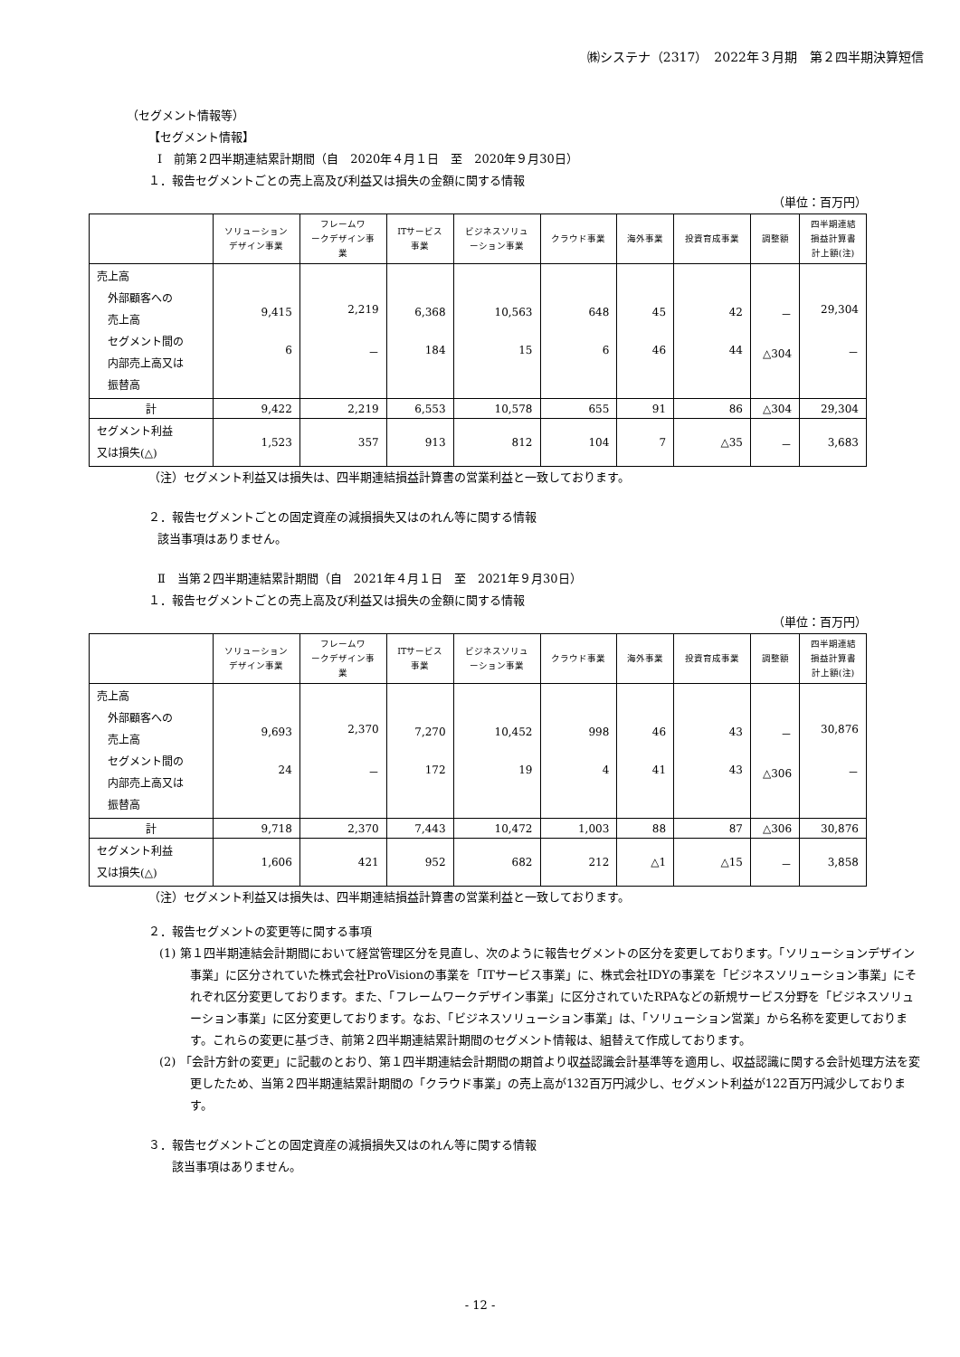㈱システナ（2317）　2022年３月期　第２四半期決算短信
（セグメント情報等）
【セグメント情報】
Ⅰ　前第２四半期連結累計期間（自　2020年４月１日　至　2020年９月30日）
１．報告セグメントごとの売上高及び利益又は損失の金額に関する情報
（単位：百万円）
| | ソリューション デザイン事業 | フレームワ ークデザイン事 業 | ITサービス 事業 | ビジネスソリュ ーション事業 | クラウド事業 | 海外事業 | 投資育成事業 | 調整額 | 四半期連結 損益計算書 計上額(注) |
| --- | --- | --- | --- | --- | --- | --- | --- | --- | --- |
| 売上高 外部顧客への 売上高 セグメント間の 内部売上高又は 振替高 | 9,415 6 | 2,219 － | 6,368 184 | 10,563 15 | 648 6 | 45 46 | 42 44 | － △304 | 29,304 － |
| 計 | 9,422 | 2,219 | 6,553 | 10,578 | 655 | 91 | 86 | △304 | 29,304 |
| セグメント利益 又は損失(△) | 1,523 | 357 | 913 | 812 | 104 | 7 | △35 | － | 3,683 |
（注）セグメント利益又は損失は、四半期連結損益計算書の営業利益と一致しております。
２．報告セグメントごとの固定資産の減損損失又はのれん等に関する情報
該当事項はありません。
Ⅱ　当第２四半期連結累計期間（自　2021年４月１日　至　2021年９月30日）
１．報告セグメントごとの売上高及び利益又は損失の金額に関する情報
（単位：百万円）
| | ソリューション デザイン事業 | フレームワ ークデザイン事 業 | ITサービス 事業 | ビジネスソリュ ーション事業 | クラウド事業 | 海外事業 | 投資育成事業 | 調整額 | 四半期連結 損益計算書 計上額(注) |
| --- | --- | --- | --- | --- | --- | --- | --- | --- | --- |
| 売上高 外部顧客への 売上高 セグメント間の 内部売上高又は 振替高 | 9,693 24 | 2,370 － | 7,270 172 | 10,452 19 | 998 4 | 46 41 | 43 43 | － △306 | 30,876 － |
| 計 | 9,718 | 2,370 | 7,443 | 10,472 | 1,003 | 88 | 87 | △306 | 30,876 |
| セグメント利益 又は損失(△) | 1,606 | 421 | 952 | 682 | 212 | △1 | △15 | － | 3,858 |
（注）セグメント利益又は損失は、四半期連結損益計算書の営業利益と一致しております。
２．報告セグメントの変更等に関する事項
(1) 第１四半期連結会計期間において経営管理区分を見直し、次のように報告セグメントの区分を変更しております。「ソリューションデザイン事業」に区分されていた株式会社ProVisionの事業を「ITサービス事業」に、株式会社IDYの事業を「ビジネスソリューション事業」にそれぞれ区分変更しております。また、「フレームワークデザイン事業」に区分されていたRPAなどの新規サービス分野を「ビジネスソリューション事業」に区分変更しております。なお、「ビジネスソリューション事業」は、「ソリューション営業」から名称を変更しております。これらの変更に基づき、前第２四半期連結累計期間のセグメント情報は、組替えて作成しております。
(2) 「会計方針の変更」に記載のとおり、第１四半期連結会計期間の期首より収益認識会計基準等を適用し、収益認識に関する会計処理方法を変更したため、当第２四半期連結累計期間の「クラウド事業」の売上高が132百万円減少し、セグメント利益が122百万円減少しております。
３．報告セグメントごとの固定資産の減損損失又はのれん等に関する情報
該当事項はありません。
- 12 -